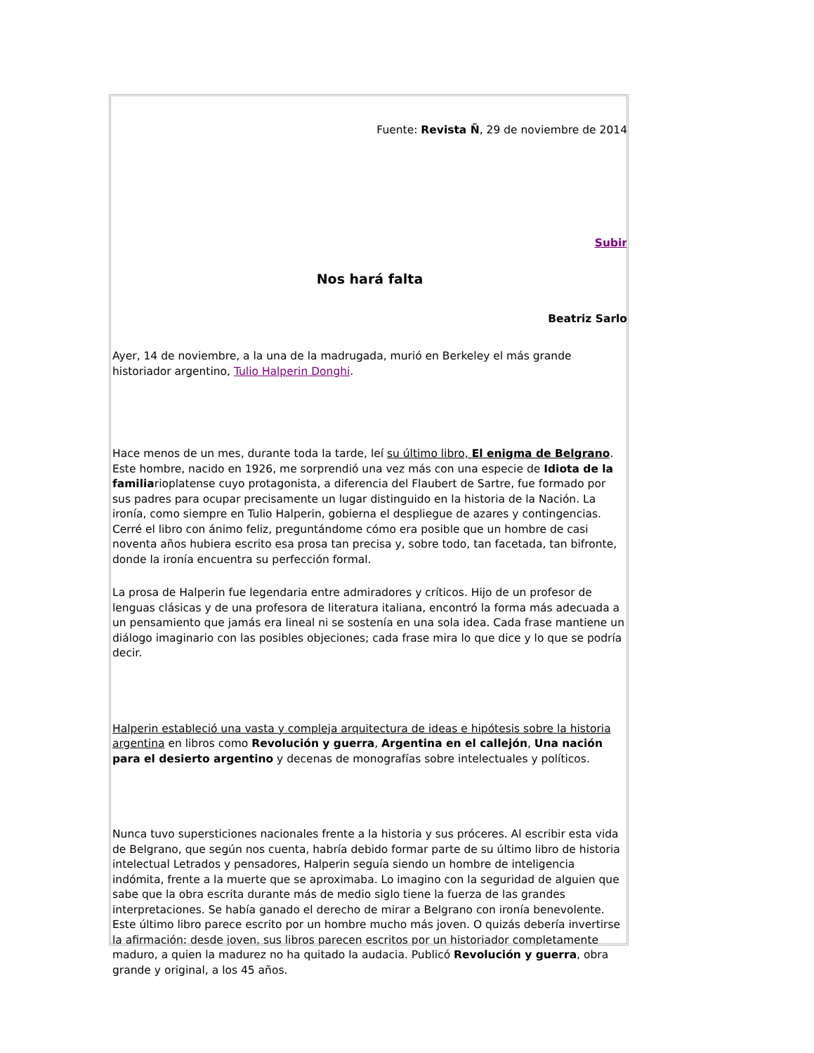Fuente: Revista Ñ, 29 de noviembre de 2014
Subir
Nos hará falta
Beatriz Sarlo
Ayer, 14 de noviembre, a la una de la madrugada, murió en Berkeley el más grande historiador argentino, Tulio Halperin Donghi.
Hace menos de un mes, durante toda la tarde, leí su último libro, El enigma de Belgrano. Este hombre, nacido en 1926, me sorprendió una vez más con una especie de Idiota de la familiarioplatense cuyo protagonista, a diferencia del Flaubert de Sartre, fue formado por sus padres para ocupar precisamente un lugar distinguido en la historia de la Nación. La ironía, como siempre en Tulio Halperin, gobierna el despliegue de azares y contingencias. Cerré el libro con ánimo feliz, preguntándome cómo era posible que un hombre de casi noventa años hubiera escrito esa prosa tan precisa y, sobre todo, tan facetada, tan bifronte, donde la ironía encuentra su perfección formal.
La prosa de Halperin fue legendaria entre admiradores y críticos. Hijo de un profesor de lenguas clásicas y de una profesora de literatura italiana, encontró la forma más adecuada a un pensamiento que jamás era lineal ni se sostenía en una sola idea. Cada frase mantiene un diálogo imaginario con las posibles objeciones; cada frase mira lo que dice y lo que se podría decir.
Halperin estableció una vasta y compleja arquitectura de ideas e hipótesis sobre la historia argentina en libros como Revolución y guerra, Argentina en el callejón, Una nación para el desierto argentino y decenas de monografías sobre intelectuales y políticos.
Nunca tuvo supersticiones nacionales frente a la historia y sus próceres. Al escribir esta vida de Belgrano, que según nos cuenta, habría debido formar parte de su último libro de historia intelectual Letrados y pensadores, Halperin seguía siendo un hombre de inteligencia indómita, frente a la muerte que se aproximaba. Lo imagino con la seguridad de alguien que sabe que la obra escrita durante más de medio siglo tiene la fuerza de las grandes interpretaciones. Se había ganado el derecho de mirar a Belgrano con ironía benevolente. Este último libro parece escrito por un hombre mucho más joven. O quizás debería invertirse la afirmación: desde joven, sus libros parecen escritos por un historiador completamente maduro, a quien la madurez no ha quitado la audacia. Publicó Revolución y guerra, obra grande y original, a los 45 años.